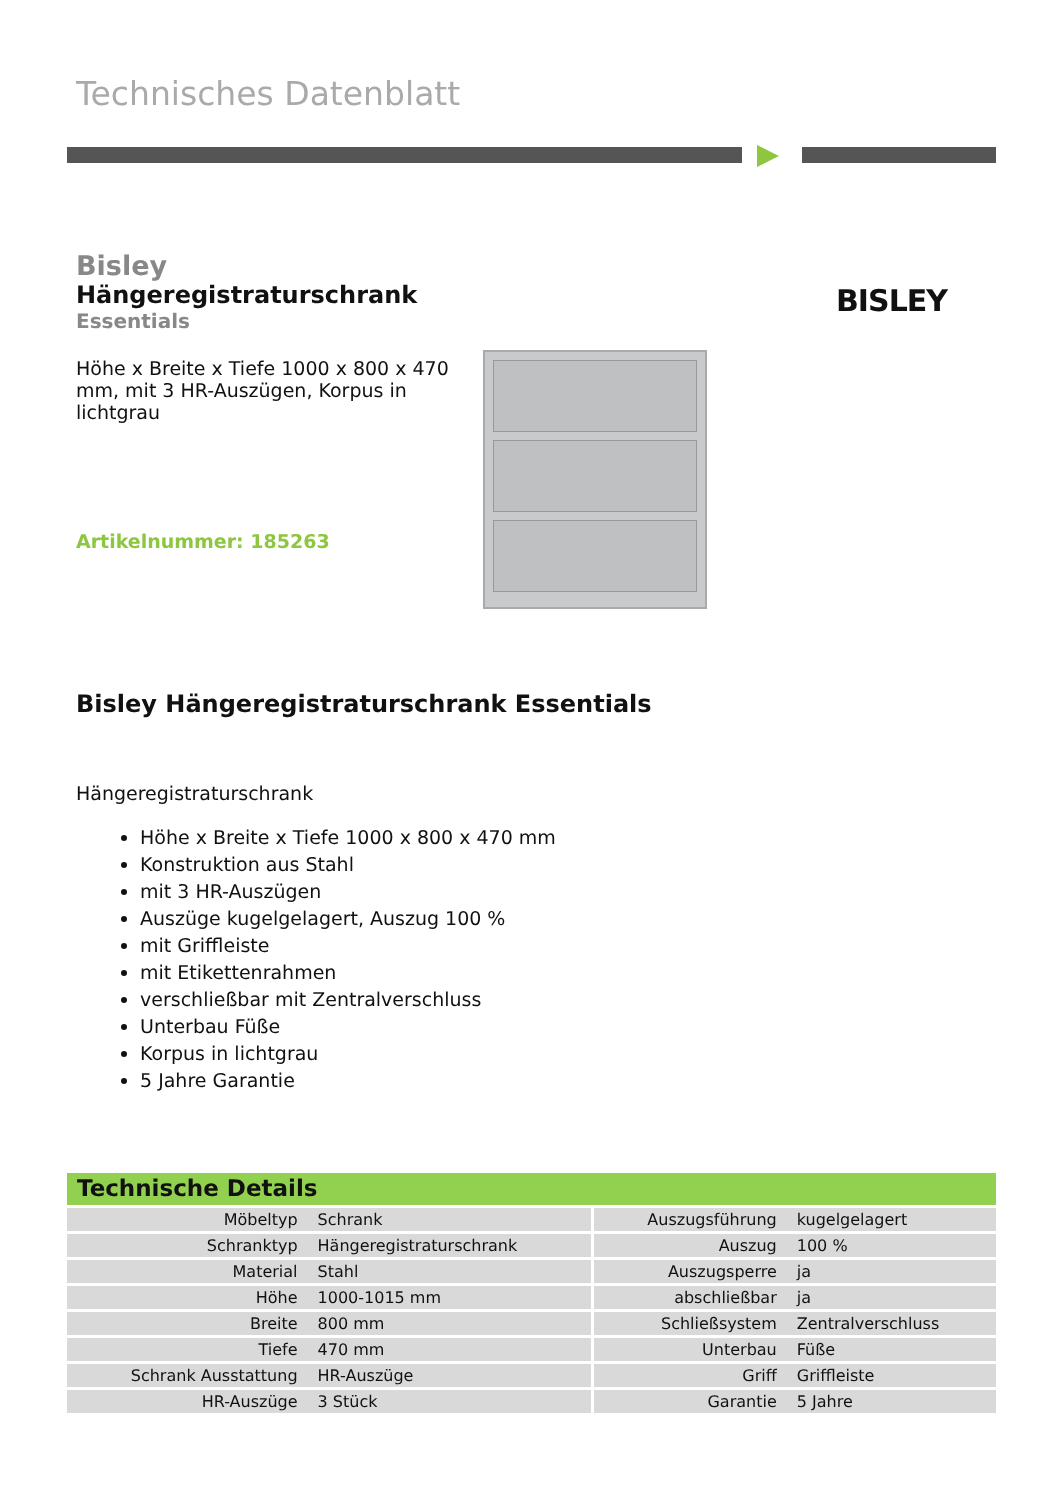Technisches Datenblatt
Bisley
Hängeregistraturschrank
Essentials
Höhe x Breite x Tiefe 1000 x 800 x 470 mm, mit 3 HR-Auszügen, Korpus in lichtgrau
Artikelnummer: 185263
BISLEY
Bisley Hängeregistraturschrank Essentials
Hängeregistraturschrank
Höhe x Breite x Tiefe 1000 x 800 x 470 mm
Konstruktion aus Stahl
mit 3 HR-Auszügen
Auszüge kugelgelagert, Auszug 100 %
mit Griffleiste
mit Etikettenrahmen
verschließbar mit Zentralverschluss
Unterbau Füße
Korpus in lichtgrau
5 Jahre Garantie
Technische Details
| Möbeltyp | Schrank | Auszugsführung | kugelgelagert |
| Schranktyp | Hängeregistraturschrank | Auszug | 100 % |
| Material | Stahl | Auszugsperre | ja |
| Höhe | 1000-1015 mm | abschließbar | ja |
| Breite | 800 mm | Schließsystem | Zentralverschluss |
| Tiefe | 470 mm | Unterbau | Füße |
| Schrank Ausstattung | HR-Auszüge | Griff | Griffleiste |
| HR-Auszüge | 3 Stück | Garantie | 5 Jahre |